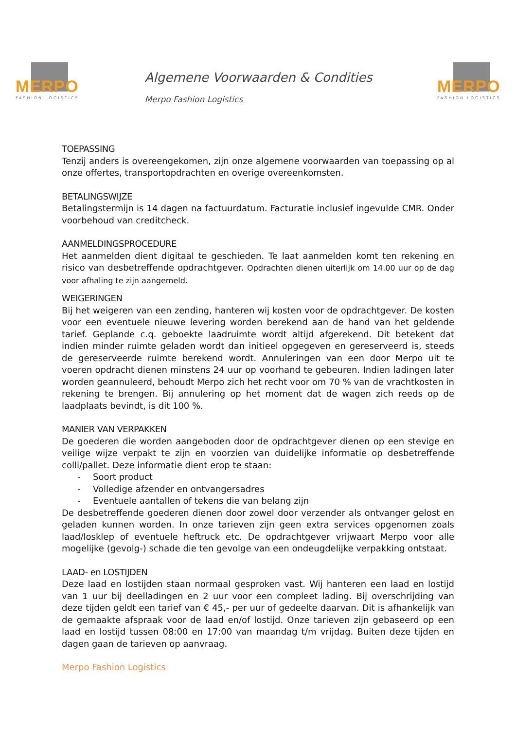MERPO
FASHION LOGISTICS
Algemene Voorwaarden & Condities
Merpo Fashion Logistics
MERPO
FASHION LOGISTICS
TOEPASSING
Tenzij anders is overeengekomen, zijn onze algemene voorwaarden van toepassing op al onze offertes, transportopdrachten en overige overeenkomsten.
BETALINGSWIJZE
Betalingstermijn is 14 dagen na factuurdatum. Facturatie inclusief ingevulde CMR. Onder voorbehoud van creditcheck.
AANMELDINGSPROCEDURE
Het aanmelden dient digitaal te geschieden. Te laat aanmelden komt ten rekening en risico van desbetreffende opdrachtgever. Opdrachten dienen uiterlijk om 14.00 uur op de dag voor afhaling te zijn aangemeld.
WEIGERINGEN
Bij het weigeren van een zending, hanteren wij kosten voor de opdrachtgever. De kosten voor een eventuele nieuwe levering worden berekend aan de hand van het geldende tarief. Geplande c.q. geboekte laadruimte wordt altijd afgerekend. Dit betekent dat indien minder ruimte geladen wordt dan initieel opgegeven en gereserveerd is, steeds de gereserveerde ruimte berekend wordt. Annuleringen van een door Merpo uit te voeren opdracht dienen minstens 24 uur op voorhand te gebeuren. Indien ladingen later worden geannuleerd, behoudt Merpo zich het recht voor om 70 % van de vrachtkosten in rekening te brengen. Bij annulering op het moment dat de wagen zich reeds op de laadplaats bevindt, is dit 100 %.
MANIER VAN VERPAKKEN
De goederen die worden aangeboden door de opdrachtgever dienen op een stevige en veilige wijze verpakt te zijn en voorzien van duidelijke informatie op desbetreffende colli/pallet. Deze informatie dient erop te staan:
- Soort product
- Volledige afzender en ontvangersadres
- Eventuele aantallen of tekens die van belang zijn
De desbetreffende goederen dienen door zowel door verzender als ontvanger gelost en geladen kunnen worden. In onze tarieven zijn geen extra services opgenomen zoals laad/losklep of eventuele heftruck etc. De opdrachtgever vrijwaart Merpo voor alle mogelijke (gevolg-) schade die ten gevolge van een ondeugdelijke verpakking ontstaat.
LAAD- en LOSTIJDEN
Deze laad en lostijden staan normaal gesproken vast. Wij hanteren een laad en lostijd van 1 uur bij deelladingen en 2 uur voor een compleet lading. Bij overschrijding van deze tijden geldt een tarief van € 45,- per uur of gedeelte daarvan. Dit is afhankelijk van de gemaakte afspraak voor de laad en/of lostijd. Onze tarieven zijn gebaseerd op een laad en lostijd tussen 08:00 en 17:00 van maandag t/m vrijdag. Buiten deze tijden en dagen gaan de tarieven op aanvraag.
Merpo Fashion Logistics